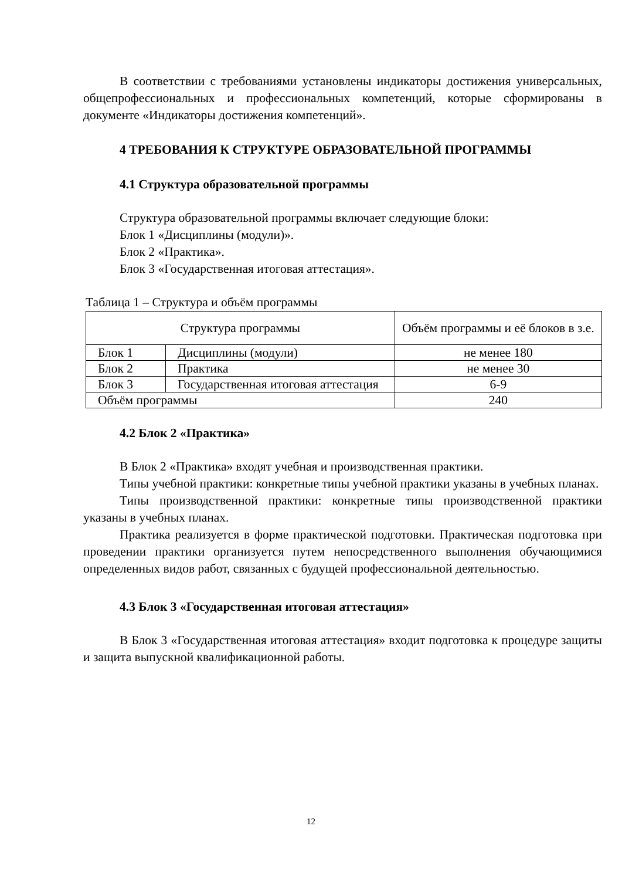В соответствии с требованиями установлены индикаторы достижения универсальных, общепрофессиональных и профессиональных компетенций, которые сформированы в документе «Индикаторы достижения компетенций».
4 ТРЕБОВАНИЯ К СТРУКТУРЕ ОБРАЗОВАТЕЛЬНОЙ ПРОГРАММЫ
4.1 Структура образовательной программы
Структура образовательной программы включает следующие блоки:
Блок 1 «Дисциплины (модули)».
Блок 2 «Практика».
Блок 3 «Государственная итоговая аттестация».
Таблица 1 – Структура и объём программы
| Структура программы | | Объём программы и её блоков в з.е. |
| Блок 1 | Дисциплины (модули) | не менее 180 |
| Блок 2 | Практика | не менее 30 |
| Блок 3 | Государственная итоговая аттестация | 6-9 |
| Объём программы | | 240 |
4.2 Блок 2 «Практика»
В Блок 2 «Практика» входят учебная и производственная практики.
Типы учебной практики: конкретные типы учебной практики указаны в учебных планах.
Типы производственной практики: конкретные типы производственной практики указаны в учебных планах.
Практика реализуется в форме практической подготовки. Практическая подготовка при проведении практики организуется путем непосредственного выполнения обучающимися определенных видов работ, связанных с будущей профессиональной деятельностью.
4.3 Блок 3 «Государственная итоговая аттестация»
В Блок 3 «Государственная итоговая аттестация» входит подготовка к процедуре защиты и защита выпускной квалификационной работы.
12